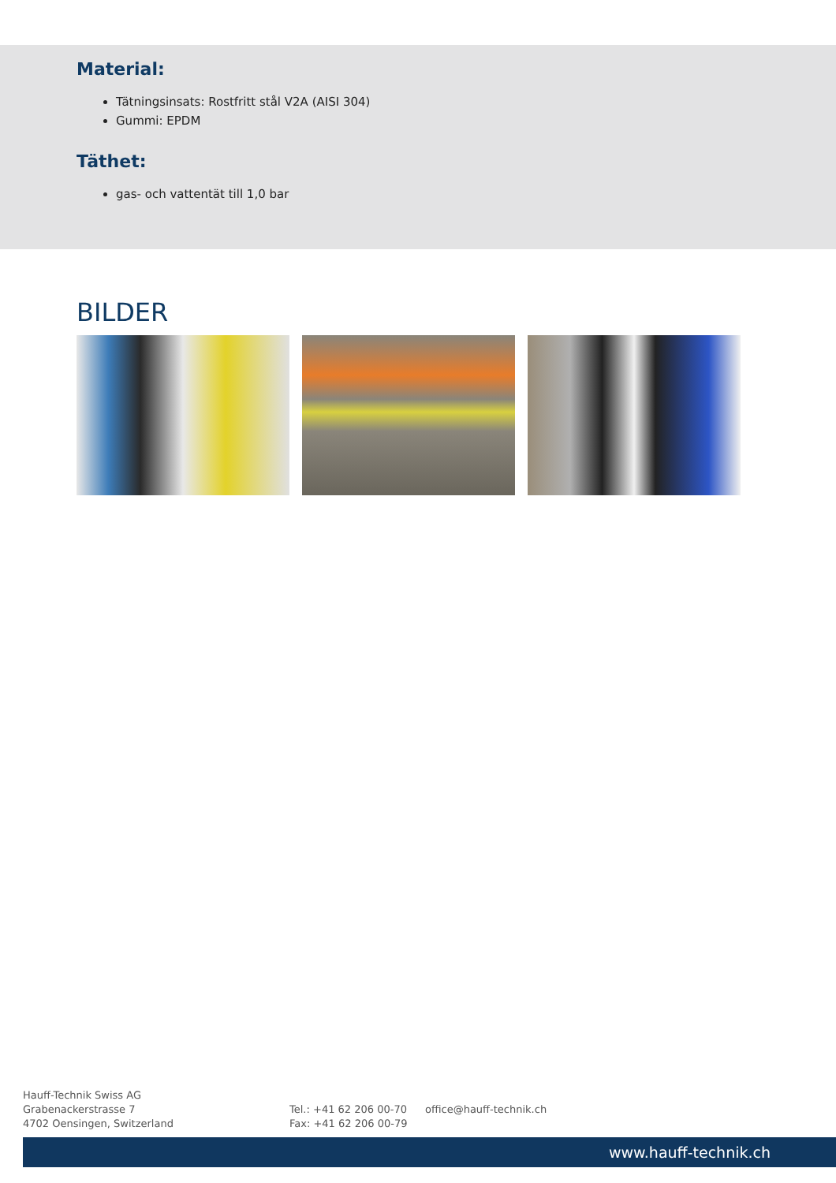Material:
Tätningsinsats: Rostfritt stål V2A (AISI 304)
Gummi: EPDM
Täthet:
gas- och vattentät till 1,0 bar
BILDER
Hauff-Technik Swiss AG
Grabenackerstrasse 7
4702 Oensingen, Switzerland
Tel.: +41 62 206 00-70
Fax: +41 62 206 00-79
office@hauff-technik.ch
www.hauff-technik.ch